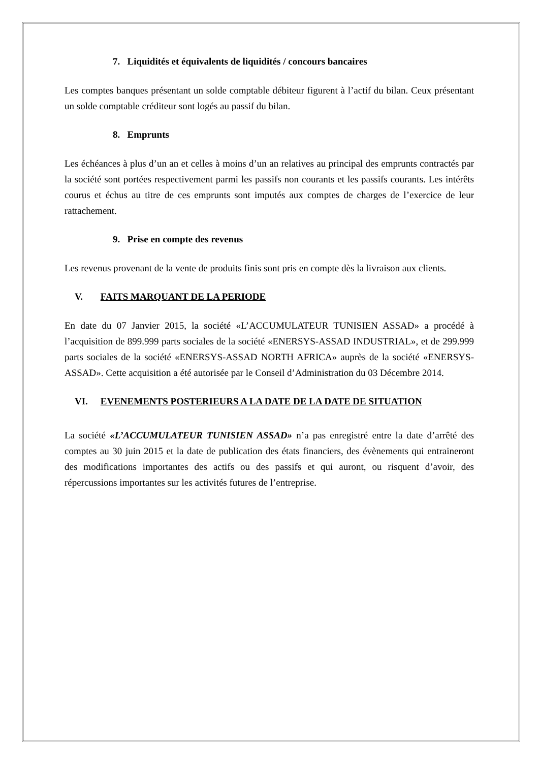7. Liquidités et équivalents de liquidités / concours bancaires
Les comptes banques présentant un solde comptable débiteur figurent à l’actif du bilan. Ceux présentant un solde comptable créditeur sont logés au passif du bilan.
8. Emprunts
Les échéances à plus d’un an et celles à moins d’un an relatives au principal des emprunts contractés par la société sont portées respectivement parmi les passifs non courants et les passifs courants. Les intérêts courus et échus au titre de ces emprunts sont imputés aux comptes de charges de l’exercice de leur rattachement.
9. Prise en compte des revenus
Les revenus provenant de la vente de produits finis sont pris en compte dès la livraison aux clients.
V. FAITS MARQUANT DE LA PERIODE
En date du 07 Janvier 2015, la société «L’ACCUMULATEUR TUNISIEN ASSAD» a procédé à l’acquisition de 899.999 parts sociales de la société «ENERSYS-ASSAD INDUSTRIAL», et de 299.999 parts sociales de la société «ENERSYS-ASSAD NORTH AFRICA» auprès de la société «ENERSYS-ASSAD». Cette acquisition a été autorisée par le Conseil d’Administration du 03 Décembre 2014.
VI. EVENEMENTS POSTERIEURS A LA DATE DE LA DATE DE SITUATION
La société «L’ACCUMULATEUR TUNISIEN ASSAD» n’a pas enregistré entre la date d’arrêté des comptes au 30 juin 2015 et la date de publication des états financiers, des évènements qui entraineront des modifications importantes des actifs ou des passifs et qui auront, ou risquent d’avoir, des répercussions importantes sur les activités futures de l’entreprise.